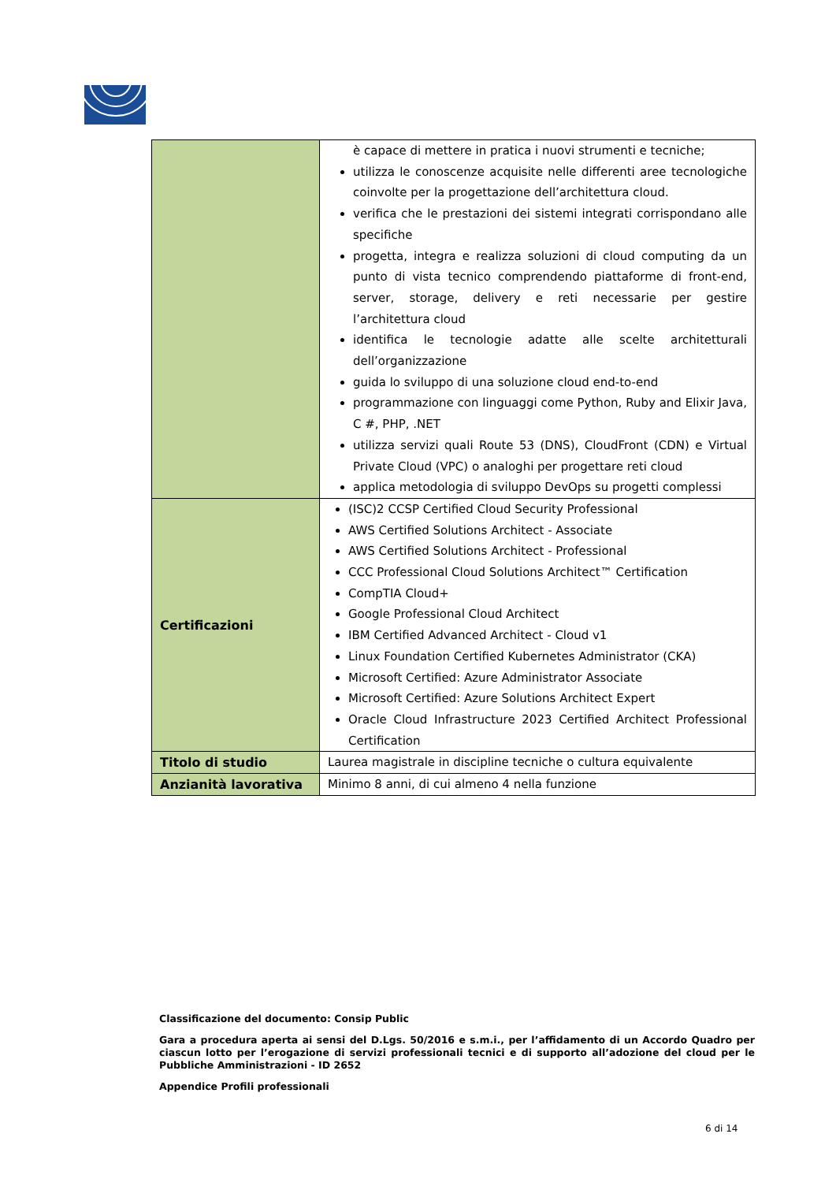| | è capace di mettere in pratica i nuovi strumenti e tecniche; utilizza le conoscenze acquisite nelle differenti aree tecnologiche coinvolte per la progettazione dell’architettura cloud. verifica che le prestazioni dei sistemi integrati corrispondano alle specifiche progetta, integra e realizza soluzioni di cloud computing da un punto di vista tecnico comprendendo piattaforme di front-end, server, storage, delivery e reti necessarie per gestire l’architettura cloud identifica le tecnologie adatte alle scelte architetturali dell’organizzazione guida lo sviluppo di una soluzione cloud end-to-end programmazione con linguaggi come Python, Ruby and Elixir Java, C #, PHP, .NET utilizza servizi quali Route 53 (DNS), CloudFront (CDN) e Virtual Private Cloud (VPC) o analoghi per progettare reti cloud applica metodologia di sviluppo DevOps su progetti complessi |
| Certificazioni | (ISC)2 CCSP Certified Cloud Security Professional AWS Certified Solutions Architect - Associate AWS Certified Solutions Architect - Professional CCC Professional Cloud Solutions Architect™ Certification CompTIA Cloud+ Google Professional Cloud Architect IBM Certified Advanced Architect - Cloud v1 Linux Foundation Certified Kubernetes Administrator (CKA) Microsoft Certified: Azure Administrator Associate Microsoft Certified: Azure Solutions Architect Expert Oracle Cloud Infrastructure 2023 Certified Architect Professional Certification |
| Titolo di studio | Laurea magistrale in discipline tecniche o cultura equivalente |
| Anzianità lavorativa | Minimo 8 anni, di cui almeno 4 nella funzione |
Classificazione del documento: Consip Public
Gara a procedura aperta ai sensi del D.Lgs. 50/2016 e s.m.i., per l’affidamento di un Accordo Quadro per ciascun lotto per l’erogazione di servizi professionali tecnici e di supporto all’adozione del cloud per le Pubbliche Amministrazioni - ID 2652
Appendice Profili professionali
6 di 14